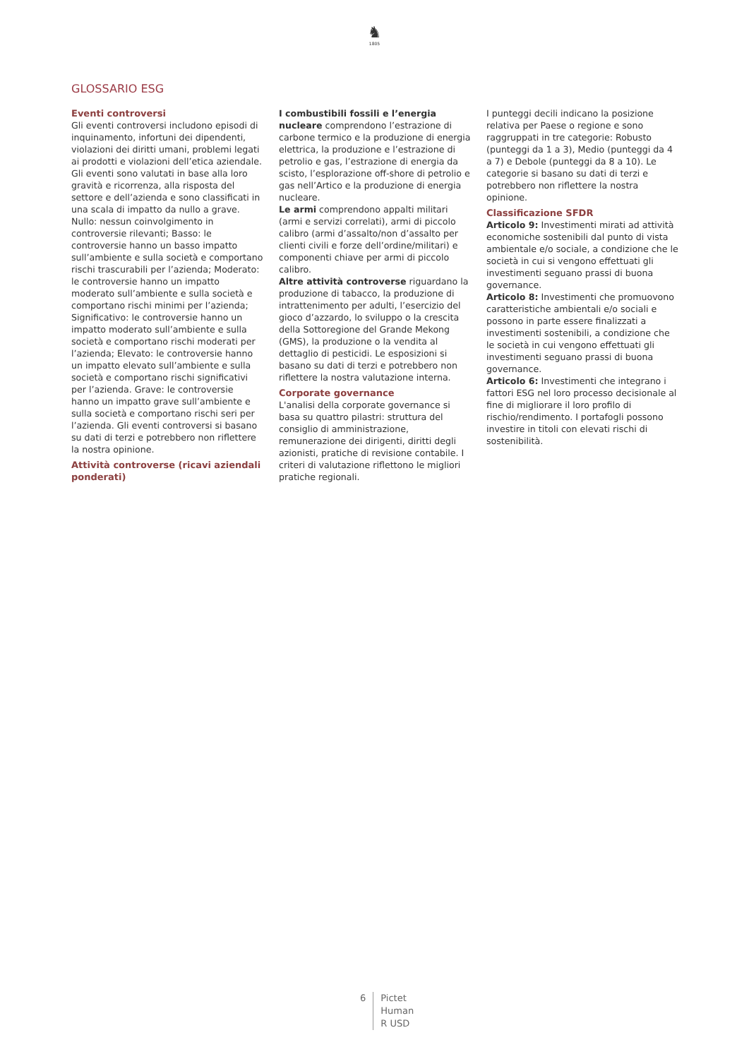♞
1805
GLOSSARIO ESG
Eventi controversi
Gli eventi controversi includono episodi di inquinamento, infortuni dei dipendenti, violazioni dei diritti umani, problemi legati ai prodotti e violazioni dell’etica aziendale. Gli eventi sono valutati in base alla loro gravità e ricorrenza, alla risposta del settore e dell’azienda e sono classificati in una scala di impatto da nullo a grave. Nullo: nessun coinvolgimento in controversie rilevanti; Basso: le controversie hanno un basso impatto sull’ambiente e sulla società e comportano rischi trascurabili per l’azienda; Moderato: le controversie hanno un impatto moderato sull’ambiente e sulla società e comportano rischi minimi per l’azienda; Significativo: le controversie hanno un impatto moderato sull’ambiente e sulla società e comportano rischi moderati per l’azienda; Elevato: le controversie hanno un impatto elevato sull’ambiente e sulla società e comportano rischi significativi per l’azienda. Grave: le controversie hanno un impatto grave sull’ambiente e sulla società e comportano rischi seri per l’azienda. Gli eventi controversi si basano su dati di terzi e potrebbero non riflettere la nostra opinione.
Attività controverse (ricavi aziendali ponderati)
I combustibili fossili e l’energia nucleare comprendono l’estrazione di carbone termico e la produzione di energia elettrica, la produzione e l’estrazione di petrolio e gas, l’estrazione di energia da scisto, l’esplorazione off-shore di petrolio e gas nell’Artico e la produzione di energia nucleare.
Le armi comprendono appalti militari (armi e servizi correlati), armi di piccolo calibro (armi d’assalto/non d’assalto per clienti civili e forze dell’ordine/militari) e componenti chiave per armi di piccolo calibro.
Altre attività controverse riguardano la produzione di tabacco, la produzione di intrattenimento per adulti, l’esercizio del gioco d’azzardo, lo sviluppo o la crescita della Sottoregione del Grande Mekong (GMS), la produzione o la vendita al dettaglio di pesticidi. Le esposizioni si basano su dati di terzi e potrebbero non riflettere la nostra valutazione interna.
Corporate governance
L'analisi della corporate governance si basa su quattro pilastri: struttura del consiglio di amministrazione, remunerazione dei dirigenti, diritti degli azionisti, pratiche di revisione contabile. I criteri di valutazione riflettono le migliori pratiche regionali.
I punteggi decili indicano la posizione relativa per Paese o regione e sono raggruppati in tre categorie: Robusto (punteggi da 1 a 3), Medio (punteggi da 4 a 7) e Debole (punteggi da 8 a 10). Le categorie si basano su dati di terzi e potrebbero non riflettere la nostra opinione.
Classificazione SFDR
Articolo 9: Investimenti mirati ad attività economiche sostenibili dal punto di vista ambientale e/o sociale, a condizione che le società in cui si vengono effettuati gli investimenti seguano prassi di buona governance.
Articolo 8: Investimenti che promuovono caratteristiche ambientali e/o sociali e possono in parte essere finalizzati a investimenti sostenibili, a condizione che le società in cui vengono effettuati gli investimenti seguano prassi di buona governance.
Articolo 6: Investimenti che integrano i fattori ESG nel loro processo decisionale al fine di migliorare il loro profilo di rischio/rendimento. I portafogli possono investire in titoli con elevati rischi di sostenibilità.
6 Pictet
Human
R USD